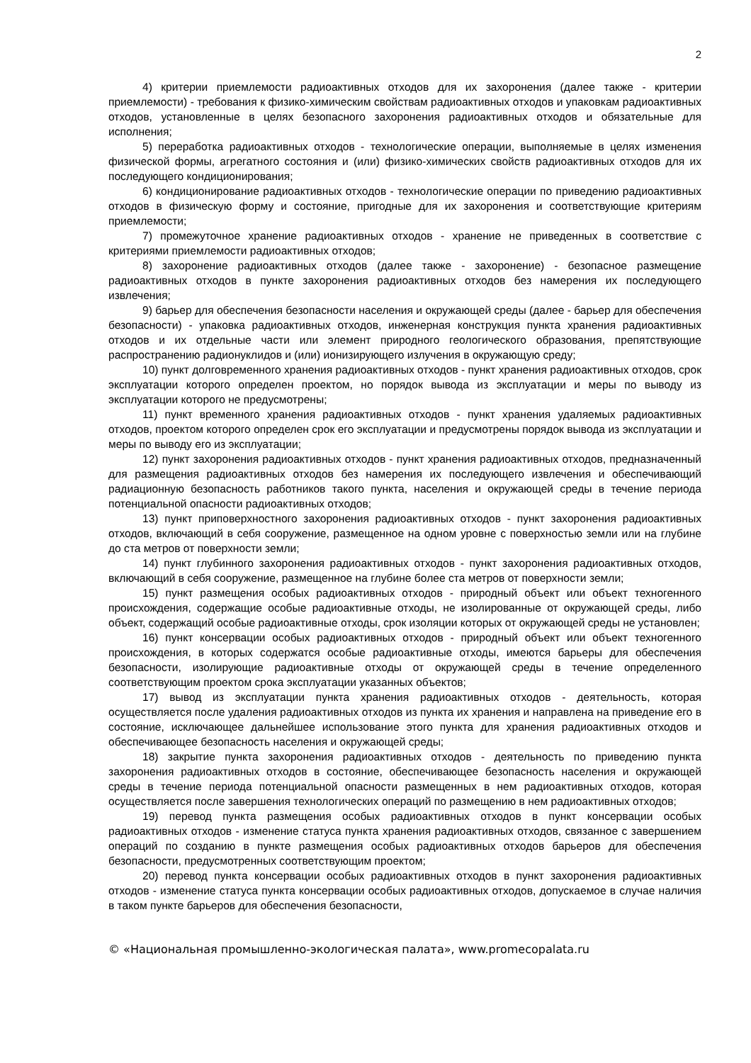2
4) критерии приемлемости радиоактивных отходов для их захоронения (далее также - критерии приемлемости) - требования к физико-химическим свойствам радиоактивных отходов и упаковкам радиоактивных отходов, установленные в целях безопасного захоронения радиоактивных отходов и обязательные для исполнения;
5) переработка радиоактивных отходов - технологические операции, выполняемые в целях изменения физической формы, агрегатного состояния и (или) физико-химических свойств радиоактивных отходов для их последующего кондиционирования;
6) кондиционирование радиоактивных отходов - технологические операции по приведению радиоактивных отходов в физическую форму и состояние, пригодные для их захоронения и соответствующие критериям приемлемости;
7) промежуточное хранение радиоактивных отходов - хранение не приведенных в соответствие с критериями приемлемости радиоактивных отходов;
8) захоронение радиоактивных отходов (далее также - захоронение) - безопасное размещение радиоактивных отходов в пункте захоронения радиоактивных отходов без намерения их последующего извлечения;
9) барьер для обеспечения безопасности населения и окружающей среды (далее - барьер для обеспечения безопасности) - упаковка радиоактивных отходов, инженерная конструкция пункта хранения радиоактивных отходов и их отдельные части или элемент природного геологического образования, препятствующие распространению радионуклидов и (или) ионизирующего излучения в окружающую среду;
10) пункт долговременного хранения радиоактивных отходов - пункт хранения радиоактивных отходов, срок эксплуатации которого определен проектом, но порядок вывода из эксплуатации и меры по выводу из эксплуатации которого не предусмотрены;
11) пункт временного хранения радиоактивных отходов - пункт хранения удаляемых радиоактивных отходов, проектом которого определен срок его эксплуатации и предусмотрены порядок вывода из эксплуатации и меры по выводу его из эксплуатации;
12) пункт захоронения радиоактивных отходов - пункт хранения радиоактивных отходов, предназначенный для размещения радиоактивных отходов без намерения их последующего извлечения и обеспечивающий радиационную безопасность работников такого пункта, населения и окружающей среды в течение периода потенциальной опасности радиоактивных отходов;
13) пункт приповерхностного захоронения радиоактивных отходов - пункт захоронения радиоактивных отходов, включающий в себя сооружение, размещенное на одном уровне с поверхностью земли или на глубине до ста метров от поверхности земли;
14) пункт глубинного захоронения радиоактивных отходов - пункт захоронения радиоактивных отходов, включающий в себя сооружение, размещенное на глубине более ста метров от поверхности земли;
15) пункт размещения особых радиоактивных отходов - природный объект или объект техногенного происхождения, содержащие особые радиоактивные отходы, не изолированные от окружающей среды, либо объект, содержащий особые радиоактивные отходы, срок изоляции которых от окружающей среды не установлен;
16) пункт консервации особых радиоактивных отходов - природный объект или объект техногенного происхождения, в которых содержатся особые радиоактивные отходы, имеются барьеры для обеспечения безопасности, изолирующие радиоактивные отходы от окружающей среды в течение определенного соответствующим проектом срока эксплуатации указанных объектов;
17) вывод из эксплуатации пункта хранения радиоактивных отходов - деятельность, которая осуществляется после удаления радиоактивных отходов из пункта их хранения и направлена на приведение его в состояние, исключающее дальнейшее использование этого пункта для хранения радиоактивных отходов и обеспечивающее безопасность населения и окружающей среды;
18) закрытие пункта захоронения радиоактивных отходов - деятельность по приведению пункта захоронения радиоактивных отходов в состояние, обеспечивающее безопасность населения и окружающей среды в течение периода потенциальной опасности размещенных в нем радиоактивных отходов, которая осуществляется после завершения технологических операций по размещению в нем радиоактивных отходов;
19) перевод пункта размещения особых радиоактивных отходов в пункт консервации особых радиоактивных отходов - изменение статуса пункта хранения радиоактивных отходов, связанное с завершением операций по созданию в пункте размещения особых радиоактивных отходов барьеров для обеспечения безопасности, предусмотренных соответствующим проектом;
20) перевод пункта консервации особых радиоактивных отходов в пункт захоронения радиоактивных отходов - изменение статуса пункта консервации особых радиоактивных отходов, допускаемое в случае наличия в таком пункте барьеров для обеспечения безопасности,
© «Национальная промышленно-экологическая палата», www.promecopalata.ru